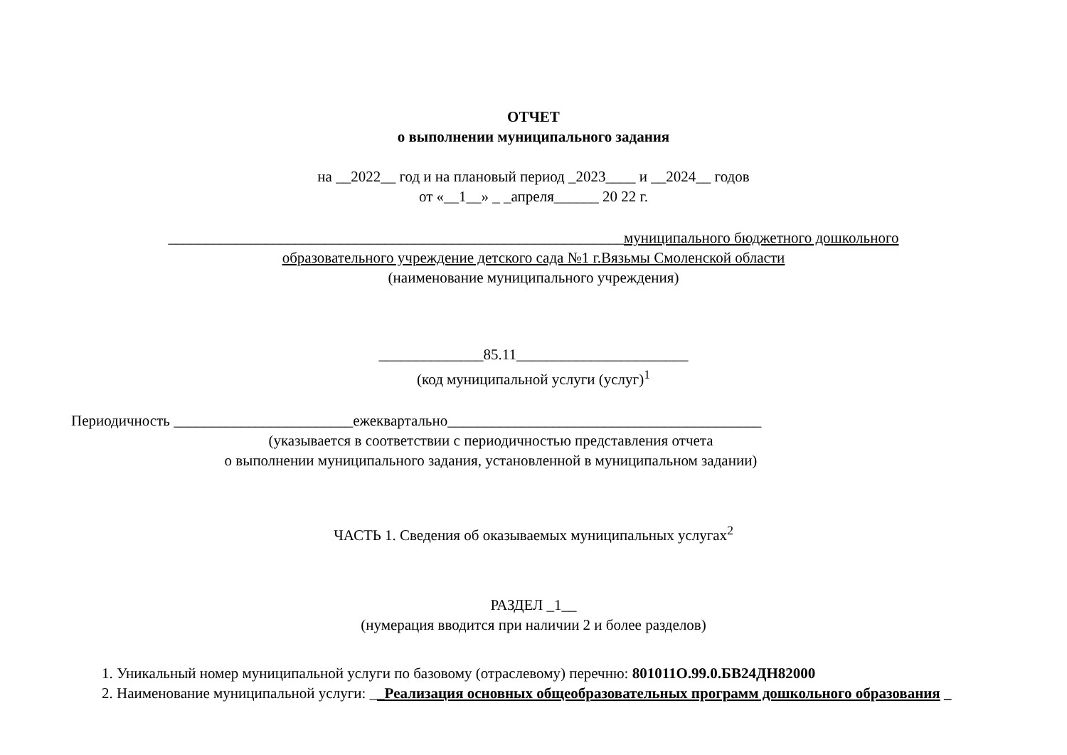ОТЧЕТ
о выполнении муниципального задания
на __2022__ год и на плановый период _2023____ и __2024__ годов
от «__1__» _ _апреля______ 20 22 г.
_____________________________________________________________муниципального бюджетного дошкольного образовательного учреждение детского сада №1 г.Вязьмы Смоленской области
(наименование муниципального учреждения)
______________85.11_______________________
(код муниципальной услуги (услуг)<sup>1</sup>
Периодичность ________________________ежеквартально__________________________________________
(указывается в соответствии с периодичностью представления отчета
о выполнении муниципального задания, установленной в муниципальном задании)
ЧАСТЬ 1. Сведения об оказываемых муниципальных услугах<sup>2</sup>
РАЗДЕЛ _1__
(нумерация вводится при наличии 2 и более разделов)
1. Уникальный номер муниципальной услуги по базовому (отраслевому) перечню: 801011О.99.0.БВ24ДН82000
2. Наименование муниципальной услуги: __Реализация основных общеобразовательных программ дошкольного образования _